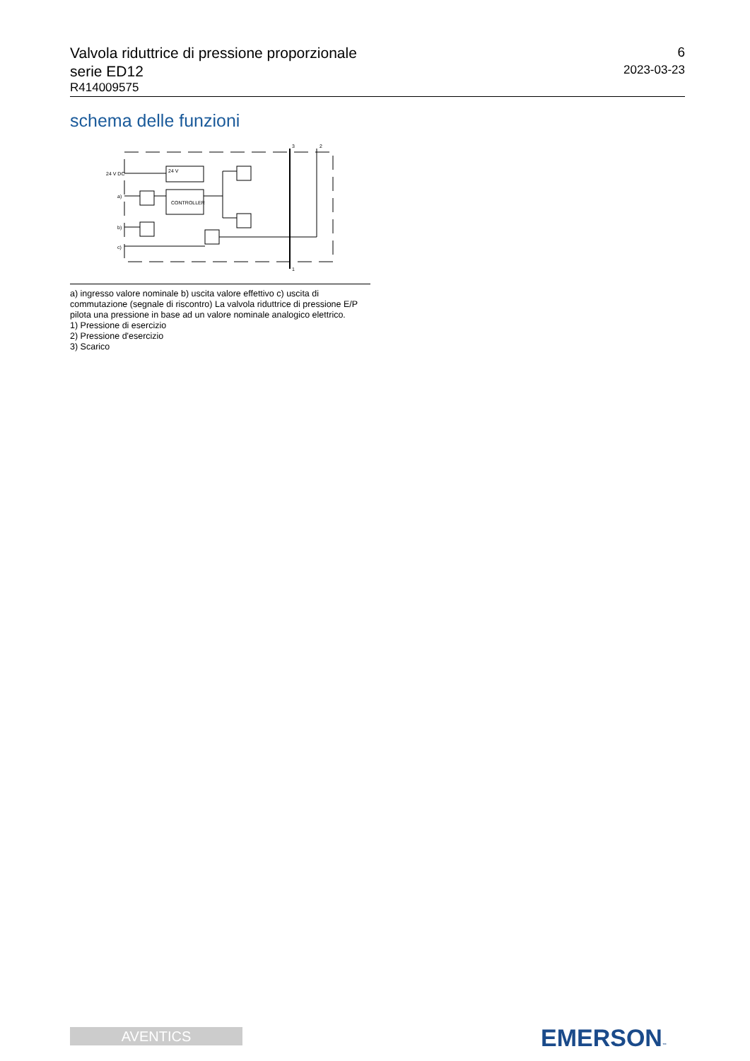Valvola riduttrice di pressione proporzionale
serie ED12
R414009575
6
2023-03-23
schema delle funzioni
24 V DC
a)
b)
c)
24 V
CONTROLLER
3
2
1
a) ingresso valore nominale b) uscita valore effettivo c) uscita di commutazione (segnale di riscontro) La valvola riduttrice di pressione E/P pilota una pressione in base ad un valore nominale analogico elettrico.
1) Pressione di esercizio
2) Pressione d'esercizio
3) Scarico
AVENTICS EMERSON™